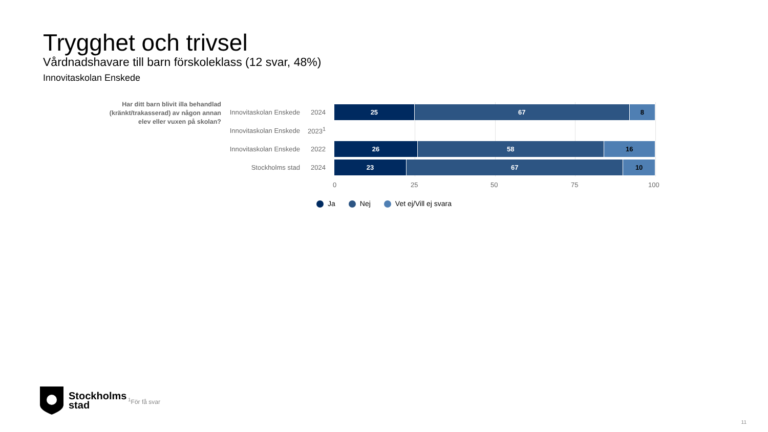Trygghet och trivsel
Vårdnadshavare till barn förskoleklass (12 svar, 48%)
Innovitaskolan Enskede
Har ditt barn blivit illa behandlad (kränkt/trakasserad) av någon annan elev eller vuxen på skolan?
Innovitaskolan Enskede 2024
25 67 8
Innovitaskolan Enskede 2023<sup>1</sup>
Innovitaskolan Enskede 2022
26 58 16
Stockholms stad 2024
23 67 10
0 25 50 75 100
Ja Nej Vet ej/Vill ej svara
Stockholms
stad
<sup>1</sup> För få svar
11